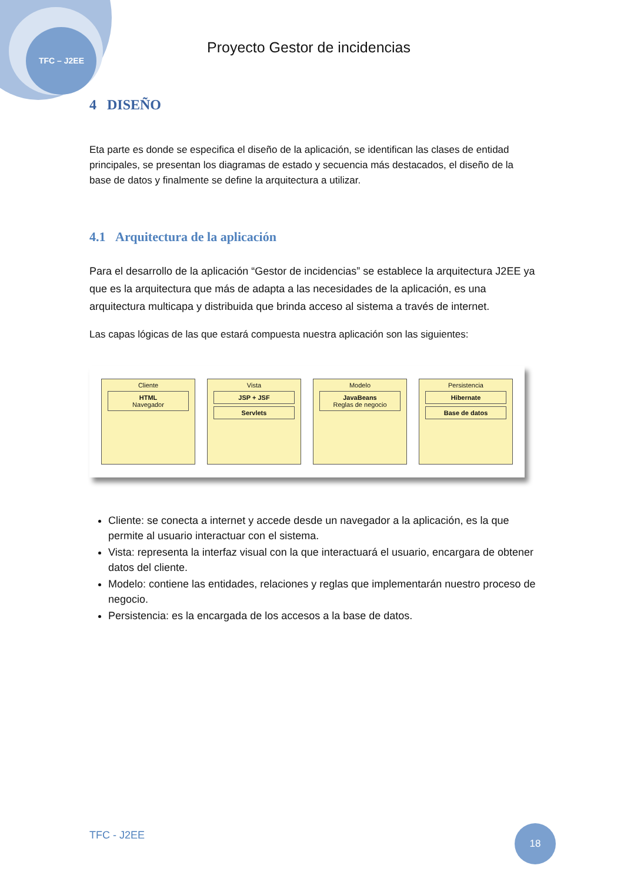TFC – J2EE
Proyecto Gestor de incidencias
4 DISEÑO
Eta parte es donde se especifica el diseño de la aplicación, se identifican las clases de entidad principales, se presentan los diagramas de estado y secuencia más destacados, el diseño de la base de datos y finalmente se define la arquitectura a utilizar.
4.1 Arquitectura de la aplicación
Para el desarrollo de la aplicación “Gestor de incidencias” se establece la arquitectura J2EE ya que es la arquitectura que más de adapta a las necesidades de la aplicación, es una arquitectura multicapa y distribuida que brinda acceso al sistema a través de internet.
Las capas lógicas de las que estará compuesta nuestra aplicación son las siguientes:
Cliente
HTML
Navegador
Vista
JSP + JSF
Servlets
Modelo
JavaBeans
Reglas de negocio
Persistencia
Hibernate
Base de datos
Cliente: se conecta a internet y accede desde un navegador a la aplicación, es la que permite al usuario interactuar con el sistema.
Vista: representa la interfaz visual con la que interactuará el usuario, encargara de obtener datos del cliente.
Modelo: contiene las entidades, relaciones y reglas que implementarán nuestro proceso de negocio.
Persistencia: es la encargada de los accesos a la base de datos.
TFC - J2EE 18